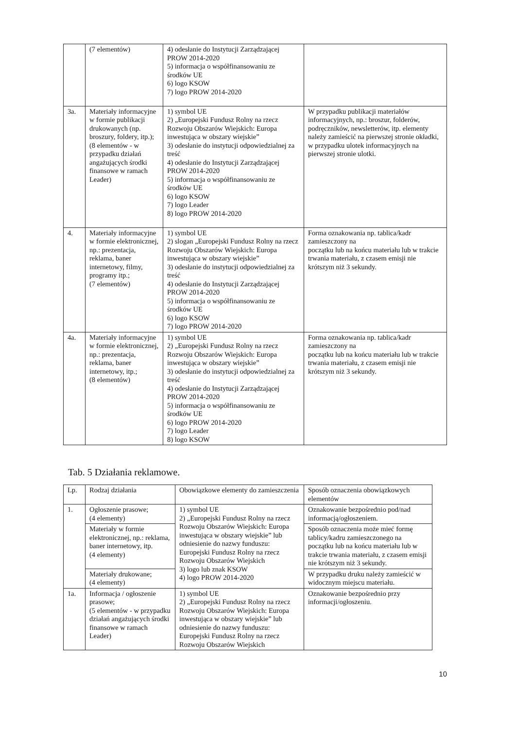| | (7 elementów) | 4) odesłanie do Instytucji Zarządzającej PROW 2014-2020 5) informacja o współfinansowaniu ze środków UE 6) logo KSOW 7) logo PROW 2014-2020 | |
| 3a. | Materiały informacyjne w formie publikacji drukowanych (np. broszury, foldery, itp.); (8 elementów - w przypadku działań angażujących środki finansowe w ramach Leader) | 1) symbol UE 2) „Europejski Fundusz Rolny na rzecz Rozwoju Obszarów Wiejskich: Europa inwestująca w obszary wiejskie” 3) odesłanie do instytucji odpowiedzialnej za treść 4) odesłanie do Instytucji Zarządzającej PROW 2014-2020 5) informacja o współfinansowaniu ze środków UE 6) logo KSOW 7) logo Leader 8) logo PROW 2014-2020 | W przypadku publikacji materiałów informacyjnych, np.: broszur, folderów, podręczników, newsletterów, itp. elementy należy zamieścić na pierwszej stronie okładki, w przypadku ulotek informacyjnych na pierwszej stronie ulotki. |
| 4. | Materiały informacyjne w formie elektronicznej, np.: prezentacja, reklama, baner internetowy, filmy, programy itp.; (7 elementów) | 1) symbol UE 2) slogan „Europejski Fundusz Rolny na rzecz Rozwoju Obszarów Wiejskich: Europa inwestująca w obszary wiejskie” 3) odesłanie do instytucji odpowiedzialnej za treść 4) odesłanie do Instytucji Zarządzającej PROW 2014-2020 5) informacja o współfinansowaniu ze środków UE 6) logo KSOW 7) logo PROW 2014-2020 | Forma oznakowania np. tablica/kadr zamieszczony na początku lub na końcu materiału lub w trakcie trwania materiału, z czasem emisji nie krótszym niż 3 sekundy. |
| 4a. | Materiały informacyjne w formie elektronicznej, np.: prezentacja, reklama, baner internetowy, itp.; (8 elementów) | 1) symbol UE 2) „Europejski Fundusz Rolny na rzecz Rozwoju Obszarów Wiejskich: Europa inwestująca w obszary wiejskie” 3) odesłanie do instytucji odpowiedzialnej za treść 4) odesłanie do Instytucji Zarządzającej PROW 2014-2020 5) informacja o współfinansowaniu ze środków UE 6) logo PROW 2014-2020 7) logo Leader 8) logo KSOW | Forma oznakowania np. tablica/kadr zamieszczony na początku lub na końcu materiału lub w trakcie trwania materiału, z czasem emisji nie krótszym niż 3 sekundy. |
Tab. 5 Działania reklamowe.
| Lp. | Rodzaj działania | Obowiązkowe elementy do zamieszczenia | Sposób oznaczenia obowiązkowych elementów |
| --- | --- | --- | --- |
| 1. | Ogłoszenie prasowe; (4 elementy) | 1) symbol UE 2) „Europejski Fundusz Rolny na rzecz Rozwoju Obszarów Wiejskich: Europa inwestująca w obszary wiejskie” lub odniesienie do nazwy funduszu: Europejski Fundusz Rolny na rzecz Rozwoju Obszarów Wiejskich 3) logo lub znak KSOW 4) logo PROW 2014-2020 | Oznakowanie bezpośrednio pod/nad informacją/ogłoszeniem. |
| | Materiały w formie elektronicznej, np.: reklama, baner internetowy, itp. (4 elementy) | | Sposób oznaczenia może mieć formę tablicy/kadru zamieszczonego na początku lub na końcu materiału lub w trakcie trwania materiału, z czasem emisji nie krótszym niż 3 sekundy. |
| | Materiały drukowane; (4 elementy) | | W przypadku druku należy zamieścić w widocznym miejscu materiału. |
| 1a. | Informacja / ogłoszenie prasowe; (5 elementów - w przypadku działań angażujących środki finansowe w ramach Leader) | 1) symbol UE 2) „Europejski Fundusz Rolny na rzecz Rozwoju Obszarów Wiejskich: Europa inwestująca w obszary wiejskie” lub odniesienie do nazwy funduszu: Europejski Fundusz Rolny na rzecz Rozwoju Obszarów Wiejskich | Oznakowanie bezpośrednio przy informacji/ogłoszeniu. |
10